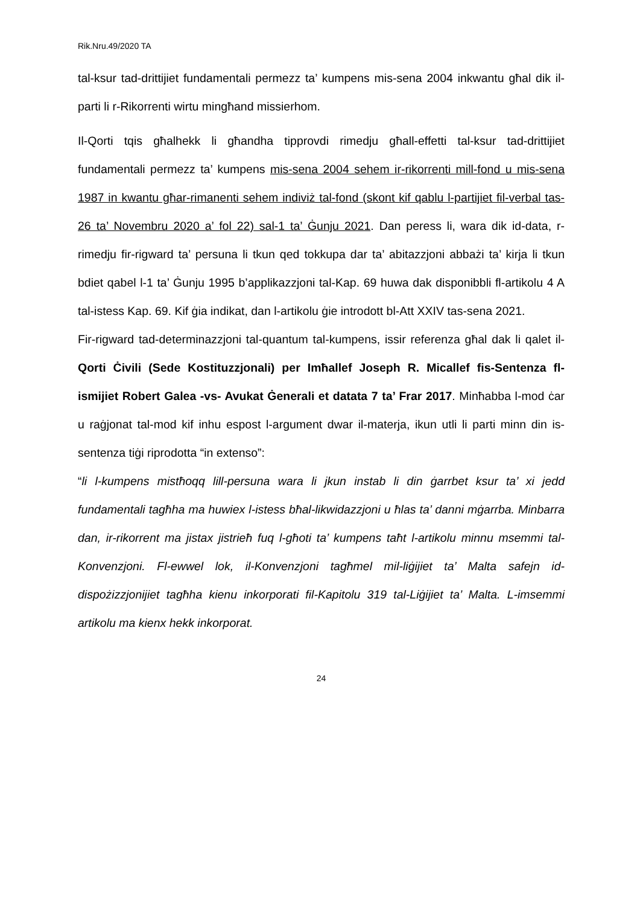Rik.Nru.49/2020 TA
tal-ksur tad-drittijiet fundamentali permezz ta’ kumpens mis-sena 2004 inkwantu għal dik il-parti li r-Rikorrenti wirtu mingħand missierhom.
Il-Qorti tqis għalhekk li għandha tipprovdi rimedju għall-effetti tal-ksur tad-drittijiet fundamentali permezz ta’ kumpens mis-sena 2004 sehem ir-rikorrenti mill-fond u mis-sena 1987 in kwantu għar-rimanenti sehem indiviż tal-fond (skont kif qablu l-partijiet fil-verbal tas-26 ta’ Novembru 2020 a’ fol 22) sal-1 ta’ Ġunju 2021. Dan peress li, wara dik id-data, r-rimedju fir-rigward ta’ persuna li tkun qed tokkupa dar ta’ abitazzjoni abbażi ta’ kirja li tkun bdiet qabel l-1 ta’ Ġunju 1995 b’applikazzjoni tal-Kap. 69 huwa dak disponibbli fl-artikolu 4 A tal-istess Kap. 69. Kif ġia indikat, dan l-artikolu ġie introdott bl-Att XXIV tas-sena 2021.
Fir-rigward tad-determinazzjoni tal-quantum tal-kumpens, issir referenza għal dak li qalet il-Qorti Ċivili (Sede Kostituzzjonali) per Imħallef Joseph R. Micallef fis-Sentenza fl-ismijiet Robert Galea -vs- Avukat Ġenerali et datata 7 ta’ Frar 2017. Minħabba l-mod ċar u raġjonat tal-mod kif inhu espost l-argument dwar il-materja, ikun utli li parti minn din is-sentenza tiġi riprodotta “in extenso”:
“li l-kumpens mistħoqq lill-persuna wara li jkun instab li din ġarrbet ksur ta’ xi jedd fundamentali tagħha ma huwiex l-istess bħal-likwidazzjoni u ħlas ta’ danni mġarrba. Minbarra dan, ir-rikorrent ma jistax jistrieħ fuq l-għoti ta’ kumpens taħt l-artikolu minnu msemmi tal-Konvenzjoni. Fl-ewwel lok, il-Konvenzjoni tagħmel mil-liġijiet ta’ Malta safejn id-dispożizzjonijiet tagħha kienu inkorporati fil-Kapitolu 319 tal-Liġijiet ta’ Malta. L-imsemmi artikolu ma kienx hekk inkorporat.
24